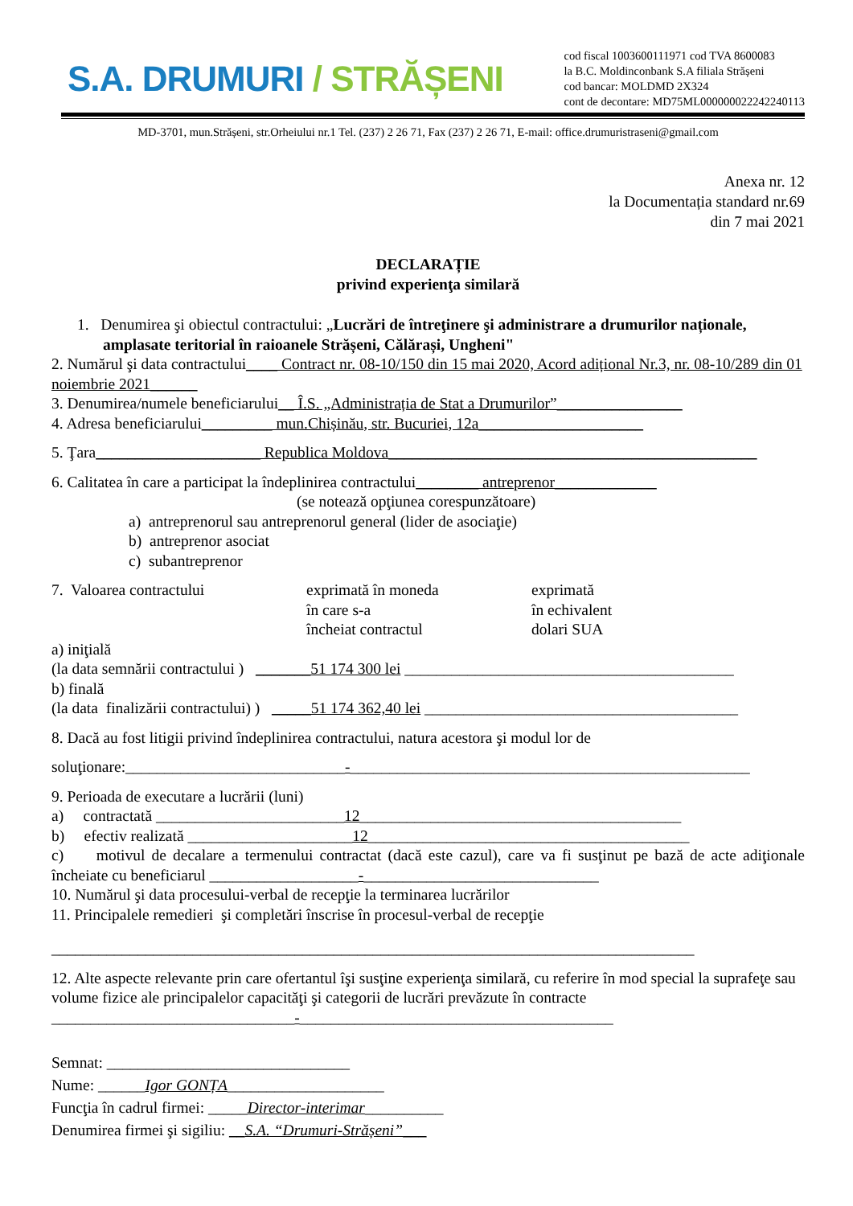S.A. DRUMURI / STRĂȘENI
cod fiscal 1003600111971 cod TVA 8600083
la B.C. Moldinconbank S.A filiala Strășeni
cod bancar: MOLDMD 2X324
cont de decontare: MD75ML000000022242240113
MD-3701, mun.Strășeni, str.Orheiului nr.1 Tel. (237) 2 26 71, Fax (237) 2 26 71, E-mail: office.drumuristraseni@gmail.com
Anexa nr. 12
la Documentația standard nr.69
din 7 mai 2021
DECLARAȚIE
privind experienţa similară
1. Denumirea şi obiectul contractului: „Lucrări de întreţinere şi administrare a drumurilor naționale, amplasate teritorial în raioanele Strășeni, Călărași, Ungheni"
2. Numărul şi data contractului____ Contract nr. 08-10/150 din 15 mai 2020, Acord adițional Nr.3, nr. 08-10/289 din 01 noiembrie 2021______
3. Denumirea/numele beneficiarului__ Î.S. „Administrația de Stat a Drumurilor”________________
4. Adresa beneficiarului_________ mun.Chișinău, str. Bucuriei, 12a_____________________
5. Ţara_____________________ Republica Moldova_______________________________________________
6. Calitatea în care a participat la îndeplinirea contractului________ antreprenor_____________
(se notează opţiunea corespunzătoare)
a) antreprenorul sau antreprenorul general (lider de asociaţie)
b) antreprenor asociat
c) subantreprenor
7. Valoarea contractului exprimată în moneda
în care s-a
încheiat contractul
exprimată
în echivalent
dolari SUA
a) iniţială
(la data semnării contractului ) _______51 174 300 lei __________________________________________
b) finală
(la data finalizării contractului) ) _____51 174 362,40 lei ________________________________________
8. Dacă au fost litigii privind îndeplinirea contractului, natura acestora şi modul lor de
soluţionare:____________________________-___________________________________________________
9. Perioada de executare a lucrării (luni)
a) contractată ________________________12_________________________________________
b) efectiv realizată _____________________12_________________________________________
c) motivul de decalare a termenului contractat (dacă este cazul), care va fi susţinut pe bază de acte adiţionale încheiate cu beneficiarul ___________________-______________________________
10. Numărul şi data procesului-verbal de recepţie la terminarea lucrărilor
11. Principalele remedieri şi completări înscrise în procesul-verbal de recepţie
__________________________________________________________________________________
12. Alte aspecte relevante prin care ofertantul îşi susţine experienţa similară, cu referire în mod special la suprafeţe sau volume fizice ale principalelor capacităţi şi categorii de lucrări prevăzute în contracte
_______________________________-________________________________________
Semnat: _______________________________
Nume: ______Igor GONȚA____________________
Funcţia în cadrul firmei: _____Director-interimar__________
Denumirea firmei şi sigiliu: __S.A. “Drumuri-Strășeni”___